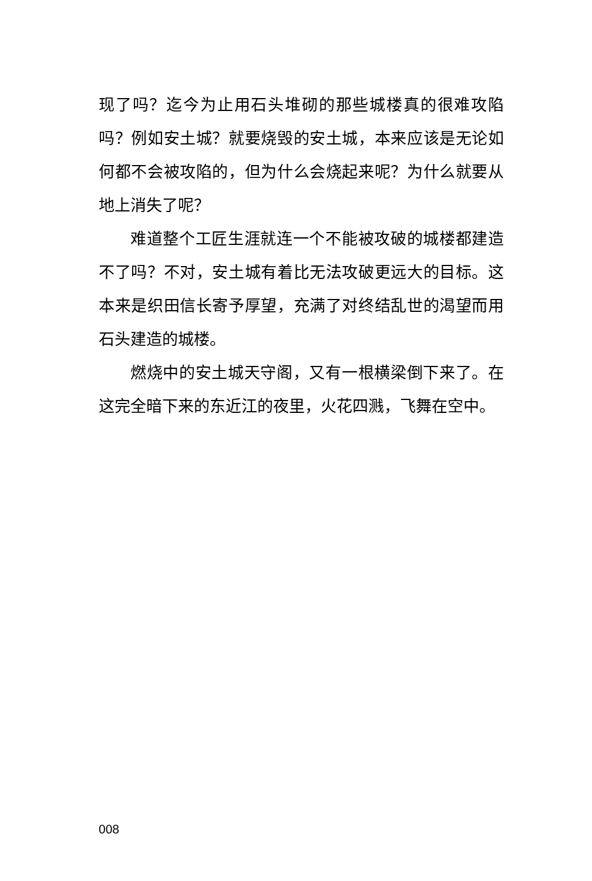现了吗？迄今为止用石头堆砌的那些城楼真的很难攻陷吗？例如安土城？就要烧毁的安土城，本来应该是无论如何都不会被攻陷的，但为什么会烧起来呢？为什么就要从地上消失了呢？
难道整个工匠生涯就连一个不能被攻破的城楼都建造不了吗？不对，安土城有着比无法攻破更远大的目标。这本来是织田信长寄予厚望，充满了对终结乱世的渴望而用石头建造的城楼。
燃烧中的安土城天守阁，又有一根横梁倒下来了。在这完全暗下来的东近江的夜里，火花四溅，飞舞在空中。
008